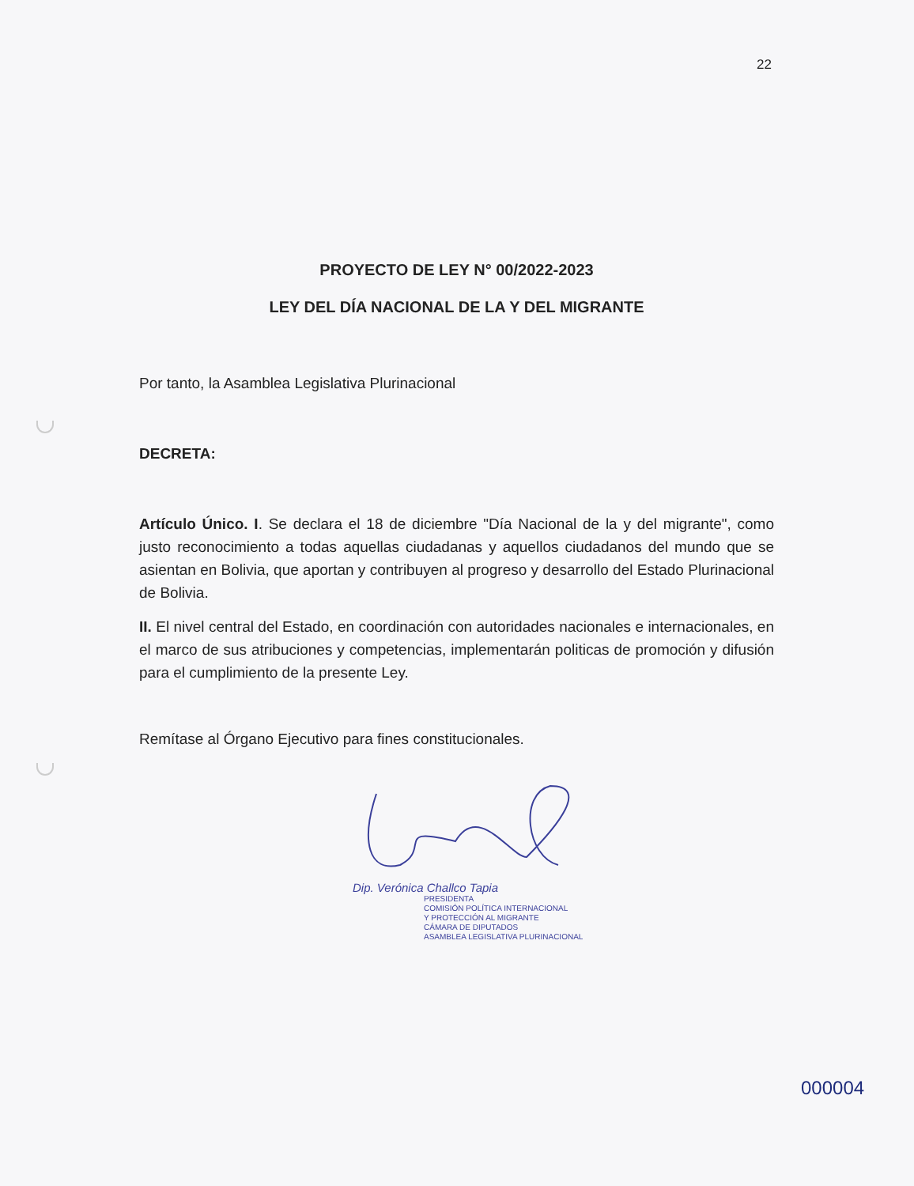22
PROYECTO DE LEY N° 00/2022-2023
LEY DEL DÍA NACIONAL DE LA Y DEL MIGRANTE
Por tanto, la Asamblea Legislativa Plurinacional
DECRETA:
Artículo Único. I. Se declara el 18 de diciembre "Día Nacional de la y del migrante", como justo reconocimiento a todas aquellas ciudadanas y aquellos ciudadanos del mundo que se asientan en Bolivia, que aportan y contribuyen al progreso y desarrollo del Estado Plurinacional de Bolivia.
II. El nivel central del Estado, en coordinación con autoridades nacionales e internacionales, en el marco de sus atribuciones y competencias, implementarán politicas de promoción y difusión para el cumplimiento de la presente Ley.
Remítase al Órgano Ejecutivo para fines constitucionales.
Dip. Verónica Challco Tapia
PRESIDENTA
COMISIÓN POLÍTICA INTERNACIONAL
Y PROTECCIÓN AL MIGRANTE
CÁMARA DE DIPUTADOS
ASAMBLEA LEGISLATIVA PLURINACIONAL
000004